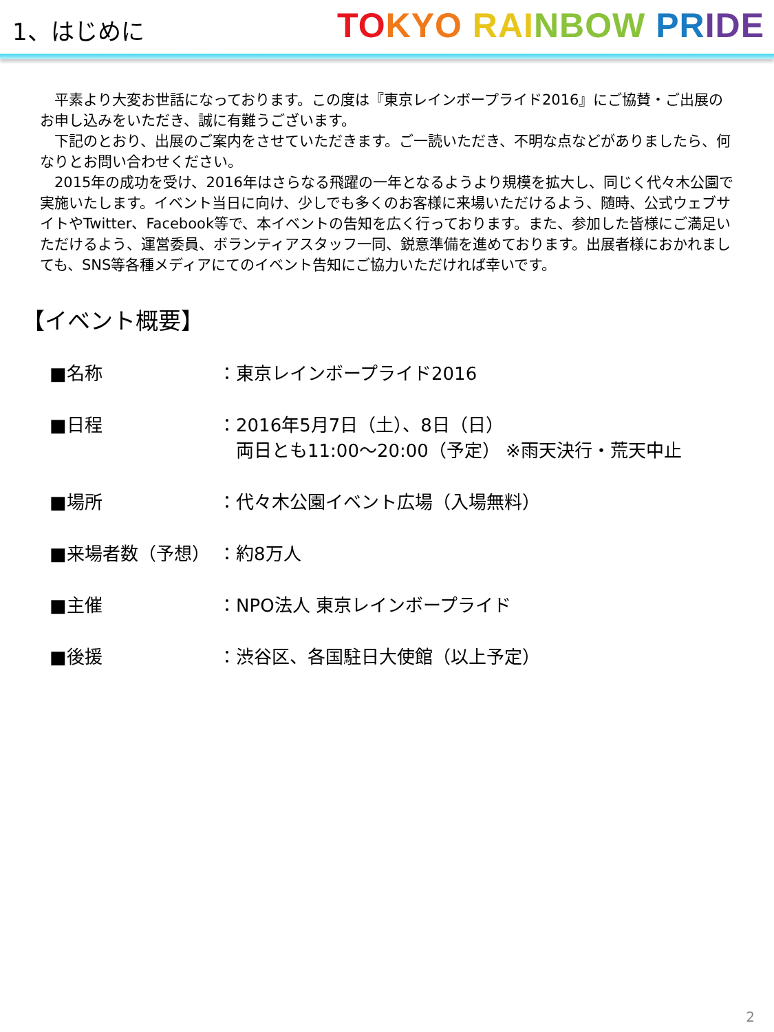1、はじめに
TO KYO RAI NBOW PR IDE
　平素より大変お世話になっております。この度は『東京レインボープライド2016』にご協賛・ご出展のお申し込みをいただき、誠に有難うございます。
　下記のとおり、出展のご案内をさせていただきます。ご一読いただき、不明な点などがありましたら、何なりとお問い合わせください。
　2015年の成功を受け、2016年はさらなる飛躍の一年となるようより規模を拡大し、同じく代々木公園で実施いたします。イベント当日に向け、少しでも多くのお客様に来場いただけるよう、随時、公式ウェブサイトやTwitter、Facebook等で、本イベントの告知を広く行っております。また、参加した皆様にご満足いただけるよう、運営委員、ボランティアスタッフ一同、鋭意準備を進めております。出展者様におかれましても、SNS等各種メディアにてのイベント告知にご協力いただければ幸いです。
【イベント概要】
■名称 ：東京レインボープライド2016
■日程 ：2016年5月7日（土）、8日（日）
　両日とも11:00～20:00（予定） ※雨天決行・荒天中止
■場所 ：代々木公園イベント広場（入場無料）
■来場者数（予想） ：約8万人
■主催 ：NPO法人 東京レインボープライド
■後援 ：渋谷区、各国駐日大使館（以上予定）
2